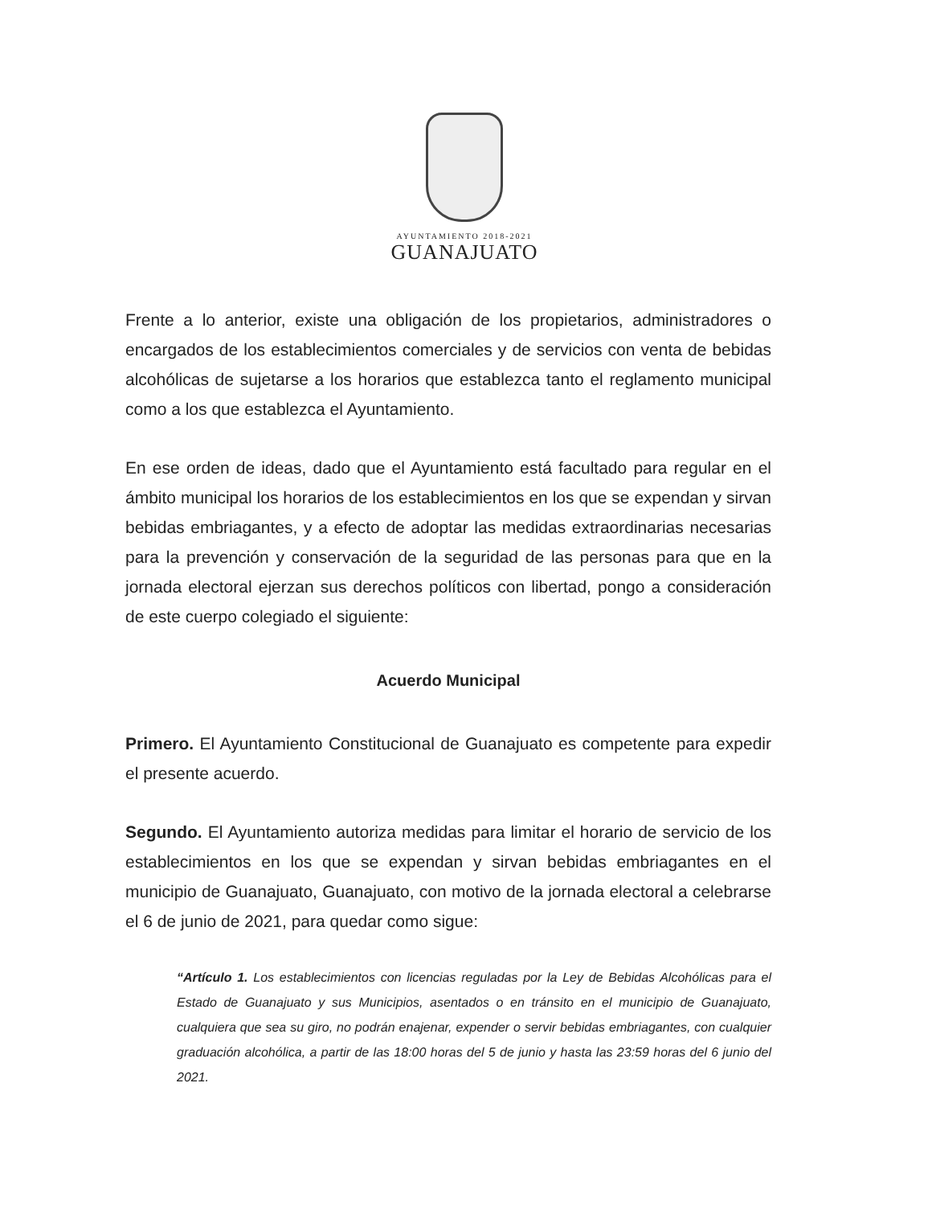AYUNTAMIENTO 2018-2021
GUANAJUATO
Frente a lo anterior, existe una obligación de los propietarios, administradores o encargados de los establecimientos comerciales y de servicios con venta de bebidas alcohólicas de sujetarse a los horarios que establezca tanto el reglamento municipal como a los que establezca el Ayuntamiento.
En ese orden de ideas, dado que el Ayuntamiento está facultado para regular en el ámbito municipal los horarios de los establecimientos en los que se expendan y sirvan bebidas embriagantes, y a efecto de adoptar las medidas extraordinarias necesarias para la prevención y conservación de la seguridad de las personas para que en la jornada electoral ejerzan sus derechos políticos con libertad, pongo a consideración de este cuerpo colegiado el siguiente:
Acuerdo Municipal
Primero. El Ayuntamiento Constitucional de Guanajuato es competente para expedir el presente acuerdo.
Segundo. El Ayuntamiento autoriza medidas para limitar el horario de servicio de los establecimientos en los que se expendan y sirvan bebidas embriagantes en el municipio de Guanajuato, Guanajuato, con motivo de la jornada electoral a celebrarse el 6 de junio de 2021, para quedar como sigue:
“Artículo 1. Los establecimientos con licencias reguladas por la Ley de Bebidas Alcohólicas para el Estado de Guanajuato y sus Municipios, asentados o en tránsito en el municipio de Guanajuato, cualquiera que sea su giro, no podrán enajenar, expender o servir bebidas embriagantes, con cualquier graduación alcohólica, a partir de las 18:00 horas del 5 de junio y hasta las 23:59 horas del 6 junio del 2021.